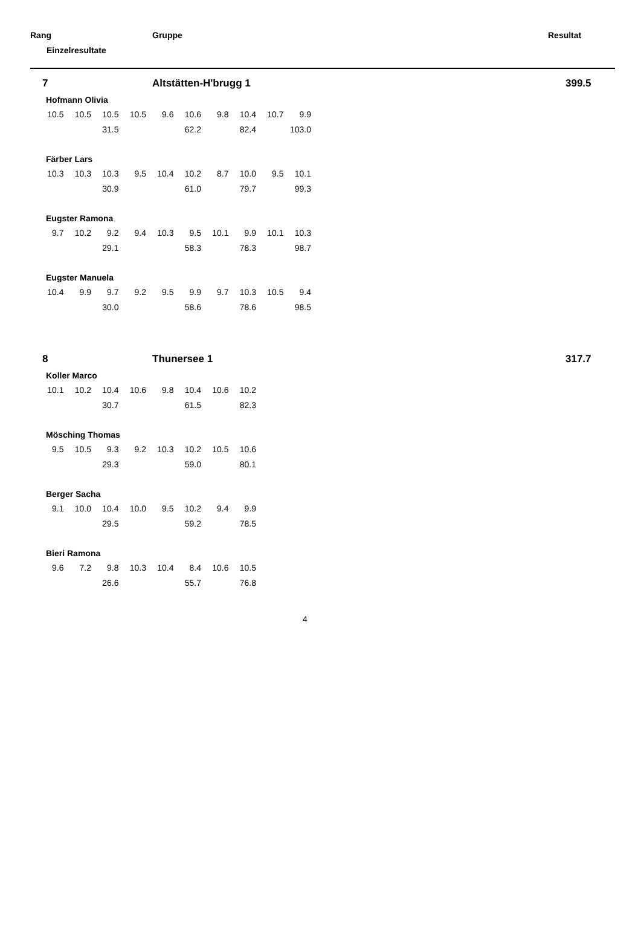Rang Gruppe Resultat
Einzelresultate
7 Altstätten-H'brugg 1 399.5
Hofmann Olivia
| 10.5 | 10.5 | 10.5 | 10.5 | 9.6 | 10.6 | 9.8 | 10.4 | 10.7 | 9.9 |
| | | 31.5 | | | 62.2 | | 82.4 | | 103.0 |
Färber Lars
| 10.3 | 10.3 | 10.3 | 9.5 | 10.4 | 10.2 | 8.7 | 10.0 | 9.5 | 10.1 |
| | | 30.9 | | | 61.0 | | 79.7 | | 99.3 |
Eugster Ramona
| 9.7 | 10.2 | 9.2 | 9.4 | 10.3 | 9.5 | 10.1 | 9.9 | 10.1 | 10.3 |
| | | 29.1 | | | 58.3 | | 78.3 | | 98.7 |
Eugster Manuela
| 10.4 | 9.9 | 9.7 | 9.2 | 9.5 | 9.9 | 9.7 | 10.3 | 10.5 | 9.4 |
| | | 30.0 | | | 58.6 | | 78.6 | | 98.5 |
8 Thunersee 1 317.7
Koller Marco
| 10.1 | 10.2 | 10.4 | 10.6 | 9.8 | 10.4 | 10.6 | 10.2 |
| | | 30.7 | | | 61.5 | | 82.3 |
Mösching Thomas
| 9.5 | 10.5 | 9.3 | 9.2 | 10.3 | 10.2 | 10.5 | 10.6 |
| | | 29.3 | | | 59.0 | | 80.1 |
Berger Sacha
| 9.1 | 10.0 | 10.4 | 10.0 | 9.5 | 10.2 | 9.4 | 9.9 |
| | | 29.5 | | | 59.2 | | 78.5 |
Bieri Ramona
| 9.6 | 7.2 | 9.8 | 10.3 | 10.4 | 8.4 | 10.6 | 10.5 |
| | | 26.6 | | | 55.7 | | 76.8 |
4